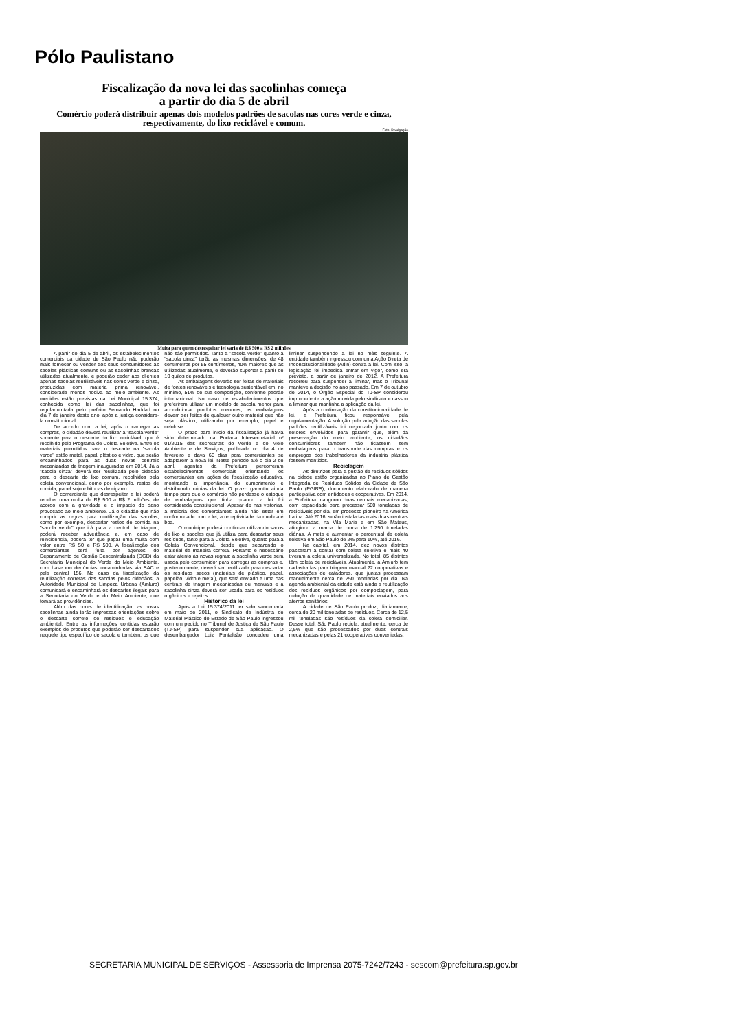Pólo Paulistano
Fiscalização da nova lei das sacolinhas começa
a partir do dia 5 de abril
Comércio poderá distribuir apenas dois modelos padrões de sacolas nas cores verde e cinza, respectivamente, do lixo reciclável e comum.
Foto: Divulgação
Multa para quem desrespeitar lei varia de R$ 500 a R$ 2 milhões
A partir do dia 5 de abril, os estabelecimentos comerciais da cidade de São Paulo não poderão mais fornecer ou vender aos seus consumidores as sacolas plásticas comuns ou as sacolinhas brancas utilizadas atualmente, e poderão ceder aos clientes apenas sacolas reutilizáveis nas cores verde e cinza, produzidas com matéria prima renovável, considerada menos nociva ao meio ambiente. As medidas estão previstas na Lei Municipal 15.374, conhecida como lei das sacolinhas, que foi regulamentada pelo prefeito Fernando Haddad no dia 7 de janeiro deste ano, após a justiça considera-la constitucional.
De acordo com a lei, após o carregar as compras, o cidadão deverá reutilizar a "sacola verde" somente para o descarte do lixo reciclável, que é recolhido pelo Programa de Coleta Seletiva. Entre os materiais permitidos para o descarte na "sacola verde" estão metal, papel, plástico e vidro, que serão encaminhados para as duas novas centrais mecanizadas de triagem inauguradas em 2014. Já a "sacola cinza" deverá ser reutilizada pelo cidadão para o descarte do lixo comum, recolhidos pela coleta convencional, como por exemplo, restos de comida, papel sujo e bitucas de cigarro.
O comerciante que desrespeitar a lei poderá receber uma multa de R$ 500 a R$ 2 milhões, de acordo com a gravidade e o impacto do dano provocado ao meio ambiente. Já o cidadão que não cumprir as regras para reutilização das sacolas, como por exemplo, descartar restos de comida na "sacola verde" que irá para a central de triagem, poderá receber advertência e, em caso de reincidência, poderá ter que pagar uma multa com valor entre R$ 50 e R$ 500. A fiscalização dos comerciantes será feita por agentes do Departamento de Gestão Descentralizada (DGD) da Secretaria Municipal do Verde do Meio Ambiente, com base em denúncias encaminhadas via SAC e pela central 156. No caso da fiscalização da reutilização corretas das sacolas pelos cidadãos, a Autoridade Municipal de Limpeza Urbana (Amlurb) comunicará e encaminhará os descartes ilegais para a Secretaria do Verde e do Meio Ambiente, que tomará as providências.
Além das cores de identificação, as novas sacolinhas ainda terão impressas orientações sobre o descarte correto de resíduos e educação ambiental. Entre as informações contidas estarão exemplos de produtos que poderão ser descartados naquele tipo específico de sacola e também, os que não são permitidos. Tanto a "sacola verde" quanto a "sacola cinza" terão as mesmas dimensões, de 48 centímetros por 55 centímetros, 40% maiores que as utilizadas atualmente, e deverão suportar a partir de 10 quilos de produtos.
As embalagens deverão ser feitas de materiais de fontes renováveis e tecnologia sustentável em, no mínimo, 51% de sua composição, conforme padrão internacional. No caso de estabelecimentos que preferirem utilizar um modelo de sacola menor para acondicionar produtos menores, as embalagens devem ser feitas de qualquer outro material que não seja plástico, utilizando por exemplo, papel e celulose.
O prazo para início da fiscalização já havia sido determinado na Portaria Intersecretarial nº 01/2015 das secretarias do Verde e do Meio Ambiente e de Serviços, publicada no dia 4 de fevereiro e dava 60 dias para comerciantes se adaptarem a nova lei. Neste período até o dia 2 de abril, agentes da Prefeitura percorreram estabelecimentos comerciais orientando os comerciantes em ações de fiscalização educativa, mostrando a importância do cumprimento e distribuindo cópias da lei. O prazo garantiu ainda tempo para que o comércio não perdesse o estoque de embalagens que tinha quando a lei foi considerada constitucional. Apesar de nas vistorias, a maioria dos comerciantes ainda não estar em conformidade com a lei, a receptividade da medida é boa.
O munícipe poderá continuar utilizando sacos de lixo e sacolas que já utiliza para descartar seus resíduos, tanto para a Coleta Seletiva, quanto para a Coleta Convencional, desde que separando o material da maneira correta. Portanto é necessário estar atento às novas regras: a sacolinha verde será usada pelo consumidor para carregar as compras e, posteriormente, deverá ser reutilizada para descartar os resíduos secos (materiais de plástico, papel, papelão, vidro e metal), que será enviado a uma das centrais de triagem mecanizadas ou manuais e a sacolinha cinza deverá ser usada para os resíduos orgânicos e rejeitos.
Histórico da lei
Após a Lei 15.374/2011 ter sido sancionada em maio de 2011, o Sindicato da Indústria de Material Plástico do Estado de São Paulo ingressou com um pedido no Tribunal de Justiça de São Paulo (TJ-SP) para suspender sua aplicação. O desembargador Luiz Pantaleão concedeu uma liminar suspendendo a lei no mês seguinte. A entidade também ingressou com uma Ação Direta de Inconstitucionalidade (Adin) contra a lei. Com isso, a legislação foi impedida entrar em vigor, como era previsto, a partir de janeiro de 2012. A Prefeitura recorreu para suspender a liminar, mas o Tribunal manteve a decisão no ano passado. Em 7 de outubro de 2014, o Órgão Especial do TJ-SP considerou improcedente a ação movida pelo sindicato e cassou a liminar que mantinha a aplicação da lei.
Após a confirmação da constitucionalidade de lei, a Prefeitura ficou responsável pela regulamentação. A solução pela adoção das sacolas padrões reutilizáveis foi negociada junto com os setores envolvidos para garantir que, além da preservação do meio ambiente, os cidadãos consumidores também não ficassem sem embalagens para o transporte das compras e os empregos dos trabalhadores da indústria plástica fossem mantidos.
Reciclagem
As diretrizes para a gestão de resíduos sólidos na cidade estão organizadas no Plano de Gestão Integrada de Resíduos Sólidos da Cidade de São Paulo (PGIRS), documento elaborado de maneira participativa com entidades e cooperativas. Em 2014, a Prefeitura inaugurou duas centrais mecanizadas, com capacidade para processar 500 toneladas de recicláveis por dia, em processo pioneiro na América Latina. Até 2016, serão instaladas mais duas centrais mecanizadas, na Vila Maria e em São Mateus, atingindo a marca de cerca de 1.250 toneladas diárias. A meta é aumentar o percentual de coleta seletiva em São Paulo de 2% para 10%, até 2016.
Na capital, em 2014, dez novos distritos passaram a contar com coleta seletiva e mais 40 tiveram a coleta universalizada. No total, 85 distritos têm coleta de recicláveis. Atualmente, a Amlurb tem cadastradas para triagem manual 22 cooperativas e associações de catadores, que juntas processam manualmente cerca de 250 toneladas por dia. Na agenda ambiental da cidade está ainda a reutilização dos resíduos orgânicos por compostagem, para redução da quantidade de materiais enviados aos aterros sanitários.
A cidade de São Paulo produz, diariamente, cerca de 20 mil toneladas de resíduos. Cerca de 12,5 mil toneladas são resíduos da coleta domiciliar. Desse total, São Paulo recicla, atualmente, cerca de 2,5% que são processados por duas centrais mecanizadas e pelas 21 cooperativas conveniadas.
SECRETARIA MUNICIPAL DE SERVIÇOS - Assessoria de Imprensa 2075-7242/7243 - sescom@prefeitura.sp.gov.br